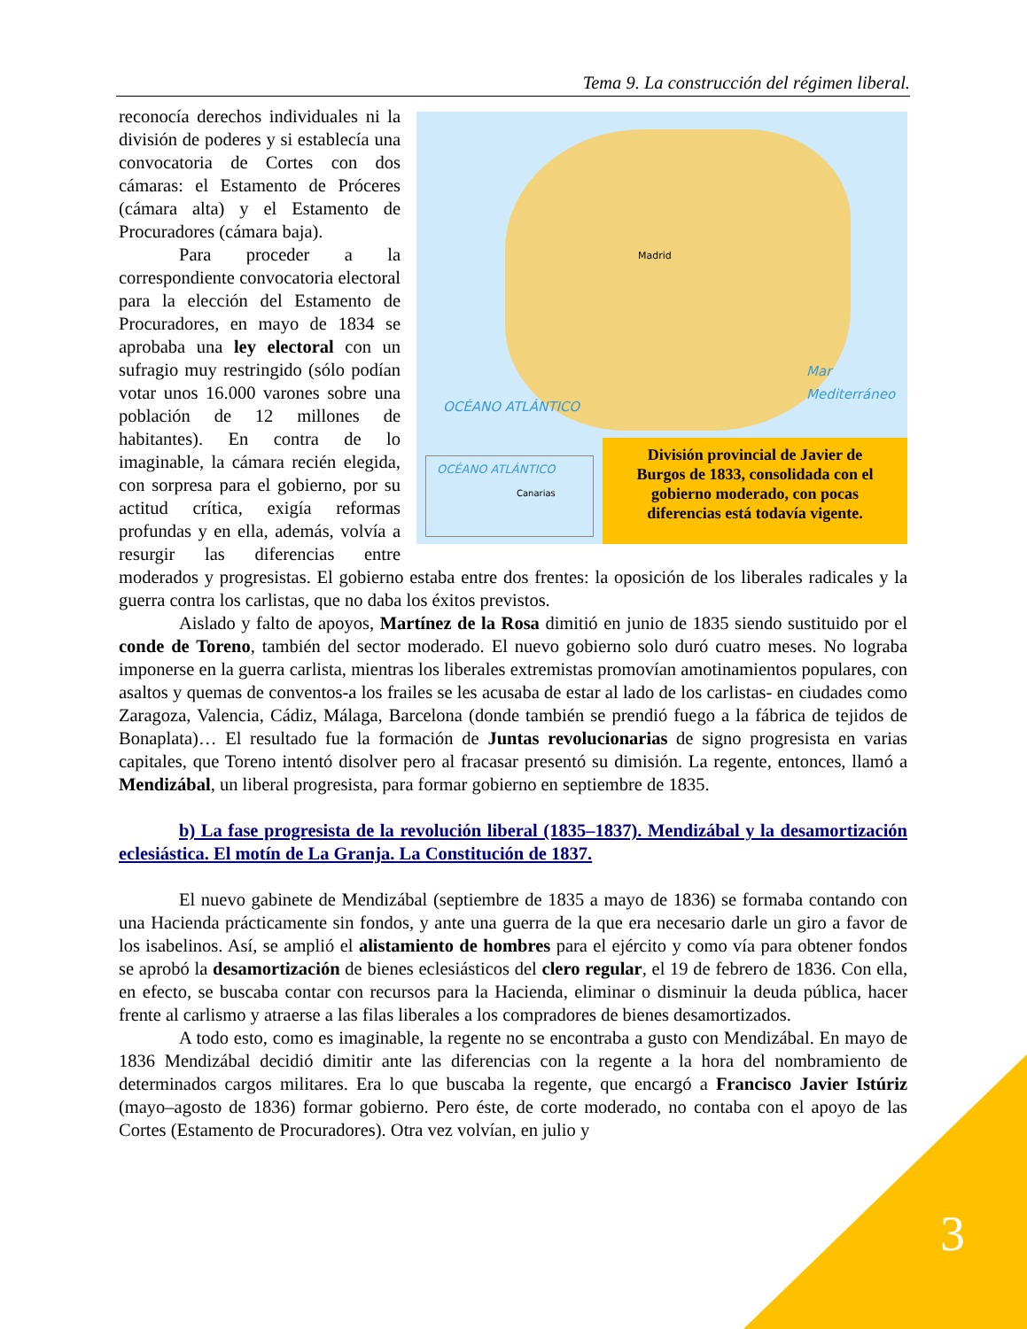Tema 9. La construcción del régimen liberal.
Madrid
Mar Mediterráneo
OCÉANO ATLÁNTICO
OCÉANO ATLÁNTICO
Canarias
División provincial de Javier de Burgos de 1833, consolidada con el gobierno moderado, con pocas diferencias está todavía vigente.
reconocía derechos individuales ni la división de poderes y si establecía una convocatoria de Cortes con dos cámaras: el Estamento de Próceres (cámara alta) y el Estamento de Procuradores (cámara baja).
Para proceder a la correspondiente convocatoria electoral para la elección del Estamento de Procuradores, en mayo de 1834 se aprobaba una ley electoral con un sufragio muy restringido (sólo podían votar unos 16.000 varones sobre una población de 12 millones de habitantes). En contra de lo imaginable, la cámara recién elegida, con sorpresa para el gobierno, por su actitud crítica, exigía reformas profundas y en ella, además, volvía a resurgir las diferencias entre moderados y progresistas. El gobierno estaba entre dos frentes: la oposición de los liberales radicales y la guerra contra los carlistas, que no daba los éxitos previstos.
Aislado y falto de apoyos, Martínez de la Rosa dimitió en junio de 1835 siendo sustituido por el conde de Toreno, también del sector moderado. El nuevo gobierno solo duró cuatro meses. No lograba imponerse en la guerra carlista, mientras los liberales extremistas promovían amotinamientos populares, con asaltos y quemas de conventos-a los frailes se les acusaba de estar al lado de los carlistas- en ciudades como Zaragoza, Valencia, Cádiz, Málaga, Barcelona (donde también se prendió fuego a la fábrica de tejidos de Bonaplata)… El resultado fue la formación de Juntas revolucionarias de signo progresista en varias capitales, que Toreno intentó disolver pero al fracasar presentó su dimisión. La regente, entonces, llamó a Mendizábal, un liberal progresista, para formar gobierno en septiembre de 1835.
b) La fase progresista de la revolución liberal (1835–1837). Mendizábal y la desamortización eclesiástica. El motín de La Granja. La Constitución de 1837.
El nuevo gabinete de Mendizábal (septiembre de 1835 a mayo de 1836) se formaba contando con una Hacienda prácticamente sin fondos, y ante una guerra de la que era necesario darle un giro a favor de los isabelinos. Así, se amplió el alistamiento de hombres para el ejército y como vía para obtener fondos se aprobó la desamortización de bienes eclesiásticos del clero regular, el 19 de febrero de 1836. Con ella, en efecto, se buscaba contar con recursos para la Hacienda, eliminar o disminuir la deuda pública, hacer frente al carlismo y atraerse a las filas liberales a los compradores de bienes desamortizados.
A todo esto, como es imaginable, la regente no se encontraba a gusto con Mendizábal. En mayo de 1836 Mendizábal decidió dimitir ante las diferencias con la regente a la hora del nombramiento de determinados cargos militares. Era lo que buscaba la regente, que encargó a Francisco Javier Istúriz (mayo–agosto de 1836) formar gobierno. Pero éste, de corte moderado, no contaba con el apoyo de las Cortes (Estamento de Procuradores). Otra vez volvían, en julio y
3